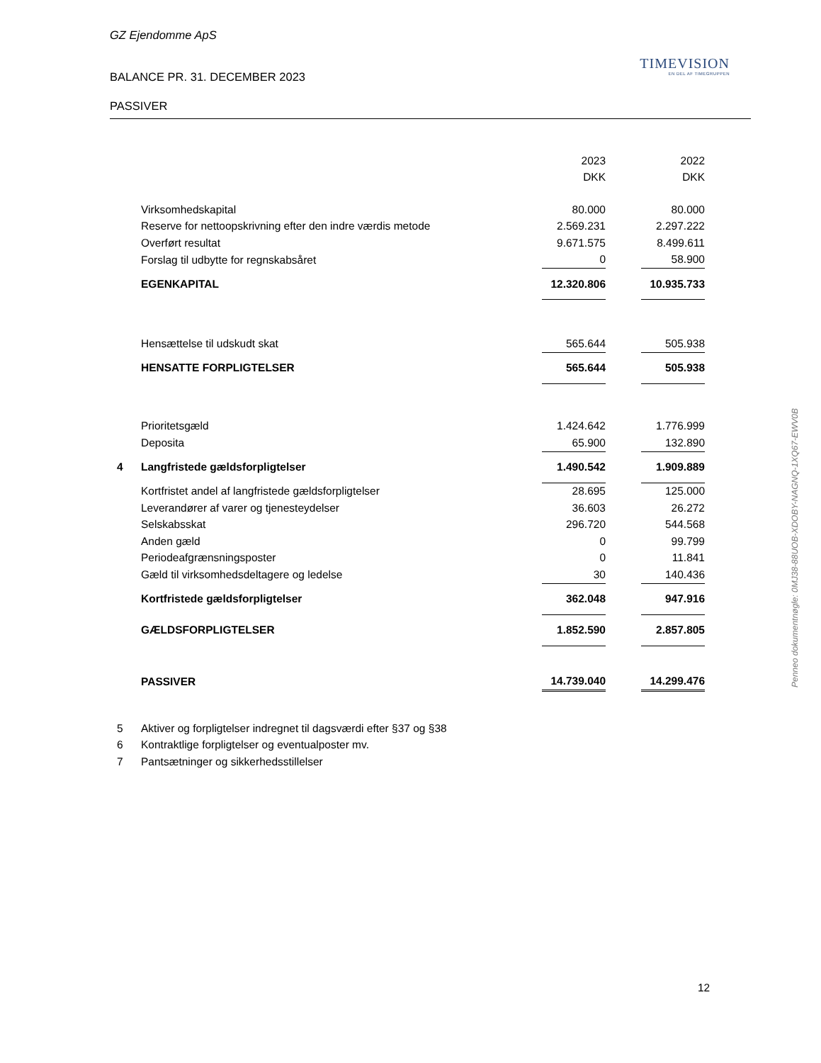GZ Ejendomme ApS
TIMEVISION
EN DEL AF TIMEGRUPPEN
BALANCE PR. 31. DECEMBER 2023
PASSIVER
| | | 2023 | | 2022 |
| | | DKK | | DKK |
| | Virksomhedskapital | 80.000 | | 80.000 |
| | Reserve for nettoopskrivning efter den indre værdis metode | 2.569.231 | | 2.297.222 |
| | Overført resultat | 9.671.575 | | 8.499.611 |
| | Forslag til udbytte for regnskabsåret | 0 | | 58.900 |
| | EGENKAPITAL | 12.320.806 | | 10.935.733 |
| | Hensættelse til udskudt skat | 565.644 | | 505.938 |
| | HENSATTE FORPLIGTELSER | 565.644 | | 505.938 |
| | Prioritetsgæld | 1.424.642 | | 1.776.999 |
| | Deposita | 65.900 | | 132.890 |
| 4 | Langfristede gældsforpligtelser | 1.490.542 | | 1.909.889 |
| | Kortfristet andel af langfristede gældsforpligtelser | 28.695 | | 125.000 |
| | Leverandører af varer og tjenesteydelser | 36.603 | | 26.272 |
| | Selskabsskat | 296.720 | | 544.568 |
| | Anden gæld | 0 | | 99.799 |
| | Periodeafgrænsningsposter | 0 | | 11.841 |
| | Gæld til virksomhedsdeltagere og ledelse | 30 | | 140.436 |
| | Kortfristede gældsforpligtelser | 362.048 | | 947.916 |
| | GÆLDSFORPLIGTELSER | 1.852.590 | | 2.857.805 |
| | PASSIVER | 14.739.040 | | 14.299.476 |
| 5 | Aktiver og forpligtelser indregnet til dagsværdi efter §37 og §38 | | | |
| 6 | Kontraktlige forpligtelser og eventualposter mv. | | | |
| 7 | Pantsætninger og sikkerhedsstillelser | | | |
Penneo dokumentnøgle: 0MJ38-88UOB-XDOBY-NAGNQ-1XQ67-EWV0B
12